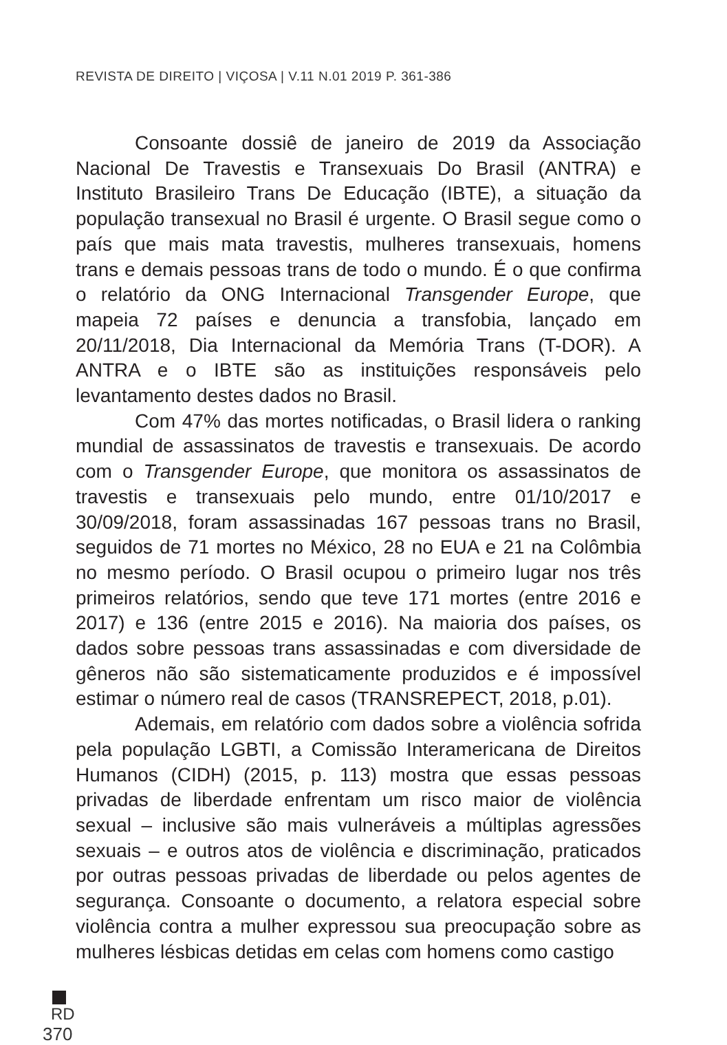REVISTA DE DIREITO | VIÇOSA | V.11 N.01 2019 P. 361-386
Consoante dossiê de janeiro de 2019 da Associação Nacional De Travestis e Transexuais Do Brasil (ANTRA) e Instituto Brasileiro Trans De Educação (IBTE), a situação da população transexual no Brasil é urgente. O Brasil segue como o país que mais mata travestis, mulheres transexuais, homens trans e demais pessoas trans de todo o mundo. É o que confirma o relatório da ONG Internacional Transgender Europe, que mapeia 72 países e denuncia a transfobia, lançado em 20/11/2018, Dia Internacional da Memória Trans (T-DOR). A ANTRA e o IBTE são as instituições responsáveis pelo levantamento destes dados no Brasil.
Com 47% das mortes notificadas, o Brasil lidera o ranking mundial de assassinatos de travestis e transexuais. De acordo com o Transgender Europe, que monitora os assassinatos de travestis e transexuais pelo mundo, entre 01/10/2017 e 30/09/2018, foram assassinadas 167 pessoas trans no Brasil, seguidos de 71 mortes no México, 28 no EUA e 21 na Colômbia no mesmo período. O Brasil ocupou o primeiro lugar nos três primeiros relatórios, sendo que teve 171 mortes (entre 2016 e 2017) e 136 (entre 2015 e 2016). Na maioria dos países, os dados sobre pessoas trans assassinadas e com diversidade de gêneros não são sistematicamente produzidos e é impossível estimar o número real de casos (TRANSREPECT, 2018, p.01).
Ademais, em relatório com dados sobre a violência sofrida pela população LGBTI, a Comissão Interamericana de Direitos Humanos (CIDH) (2015, p. 113) mostra que essas pessoas privadas de liberdade enfrentam um risco maior de violência sexual – inclusive são mais vulneráveis a múltiplas agressões sexuais – e outros atos de violência e discriminação, praticados por outras pessoas privadas de liberdade ou pelos agentes de segurança. Consoante o documento, a relatora especial sobre violência contra a mulher expressou sua preocupação sobre as mulheres lésbicas detidas em celas com homens como castigo
RD
370